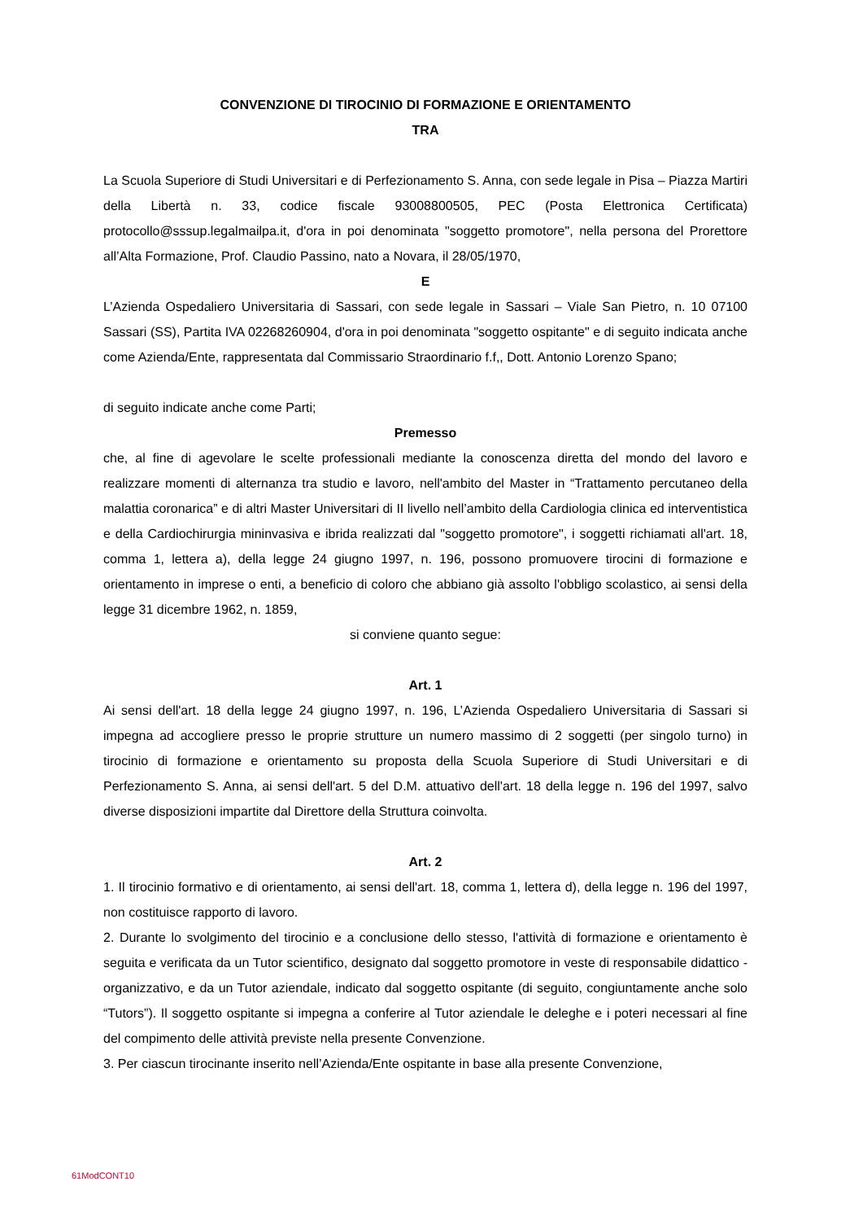CONVENZIONE DI TIROCINIO DI FORMAZIONE E ORIENTAMENTO
TRA
La Scuola Superiore di Studi Universitari e di Perfezionamento S. Anna, con sede legale in Pisa – Piazza Martiri della Libertà n. 33, codice fiscale 93008800505, PEC (Posta Elettronica Certificata) protocollo@sssup.legalmailpa.it, d'ora in poi denominata "soggetto promotore", nella persona del Prorettore all’Alta Formazione, Prof. Claudio Passino, nato a Novara, il 28/05/1970,
E
L’Azienda Ospedaliero Universitaria di Sassari, con sede legale in Sassari – Viale San Pietro, n. 10 07100 Sassari (SS), Partita IVA 02268260904, d'ora in poi denominata "soggetto ospitante" e di seguito indicata anche come Azienda/Ente, rappresentata dal Commissario Straordinario f.f,, Dott. Antonio Lorenzo Spano;
di seguito indicate anche come Parti;
Premesso
che, al fine di agevolare le scelte professionali mediante la conoscenza diretta del mondo del lavoro e realizzare momenti di alternanza tra studio e lavoro, nell'ambito del Master in “Trattamento percutaneo della malattia coronarica” e di altri Master Universitari di II livello nell’ambito della Cardiologia clinica ed interventistica e della Cardiochirurgia mininvasiva e ibrida realizzati dal "soggetto promotore", i soggetti richiamati all'art. 18, comma 1, lettera a), della legge 24 giugno 1997, n. 196, possono promuovere tirocini di formazione e orientamento in imprese o enti, a beneficio di coloro che abbiano già assolto l'obbligo scolastico, ai sensi della legge 31 dicembre 1962, n. 1859,
si conviene quanto segue:
Art. 1
Ai sensi dell'art. 18 della legge 24 giugno 1997, n. 196, L’Azienda Ospedaliero Universitaria di Sassari si impegna ad accogliere presso le proprie strutture un numero massimo di 2 soggetti (per singolo turno) in tirocinio di formazione e orientamento su proposta della Scuola Superiore di Studi Universitari e di Perfezionamento S. Anna, ai sensi dell'art. 5 del D.M. attuativo dell'art. 18 della legge n. 196 del 1997, salvo diverse disposizioni impartite dal Direttore della Struttura coinvolta.
Art. 2
1. Il tirocinio formativo e di orientamento, ai sensi dell'art. 18, comma 1, lettera d), della legge n. 196 del 1997, non costituisce rapporto di lavoro.
2. Durante lo svolgimento del tirocinio e a conclusione dello stesso, l'attività di formazione e orientamento è seguita e verificata da un Tutor scientifico, designato dal soggetto promotore in veste di responsabile didattico - organizzativo, e da un Tutor aziendale, indicato dal soggetto ospitante (di seguito, congiuntamente anche solo “Tutors”). Il soggetto ospitante si impegna a conferire al Tutor aziendale le deleghe e i poteri necessari al fine del compimento delle attività previste nella presente Convenzione.
3. Per ciascun tirocinante inserito nell’Azienda/Ente ospitante in base alla presente Convenzione,
61ModCONT10